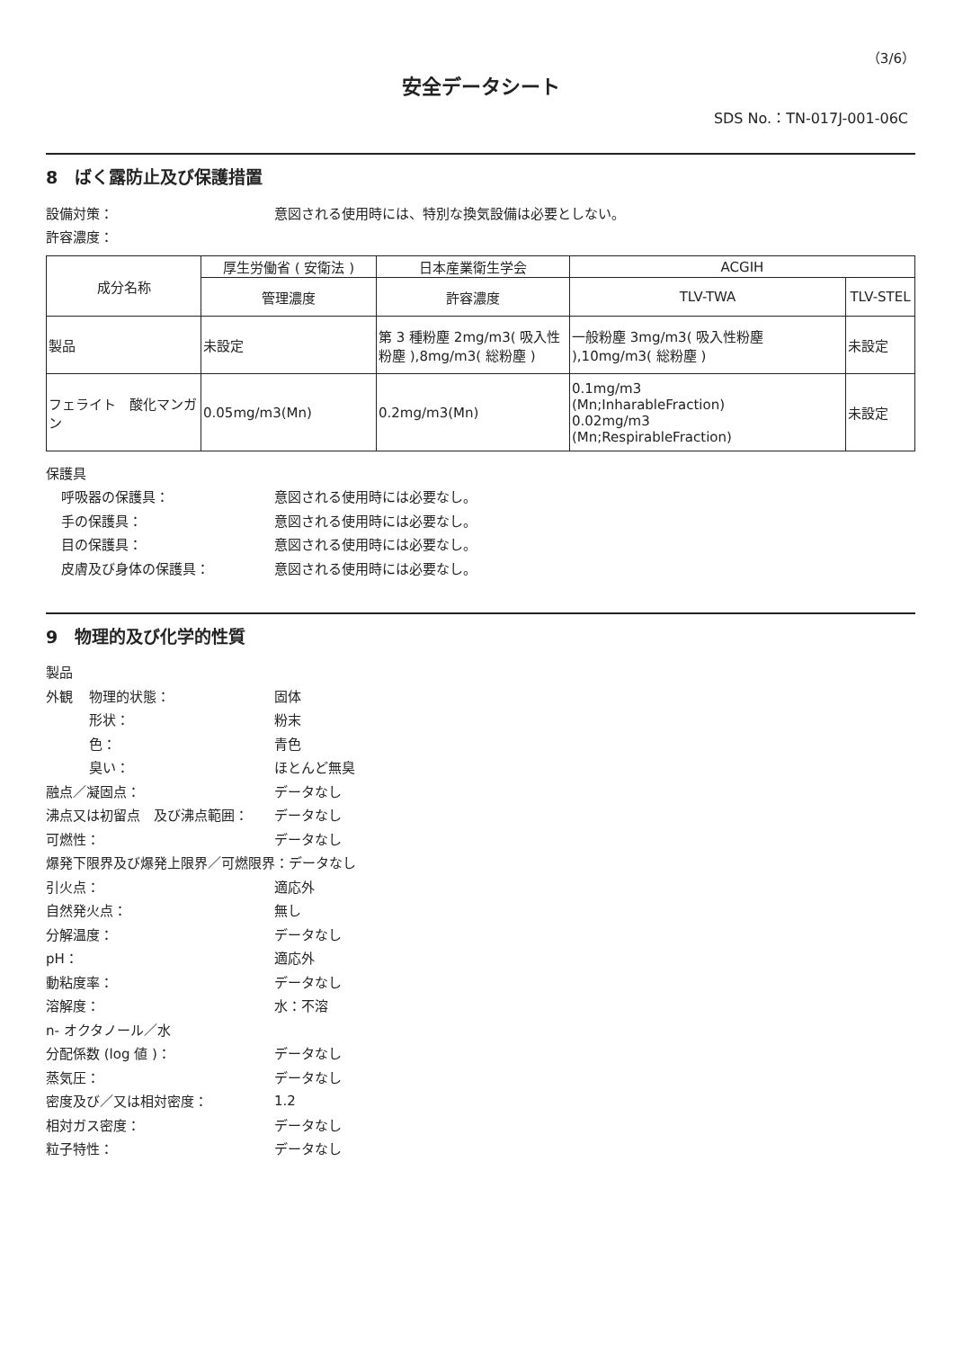（3/6）
安全データシート
SDS No.：TN-017J-001-06C
8　ばく露防止及び保護措置
設備対策： 意図される使用時には、特別な換気設備は必要としない。
許容濃度：
| 成分名称 | 厚生労働省 ( 安衛法 ) | 日本産業衛生学会 | ACGIH | |
| --- | --- | --- | --- | --- |
| | 管理濃度 | 許容濃度 | TLV-TWA | TLV-STEL |
| 製品 | 未設定 | 第 3 種粉塵 2mg/m3( 吸入性粉塵 ),8mg/m3( 総粉塵 ) | 一般粉塵 3mg/m3( 吸入性粉塵 ),10mg/m3( 総粉塵 ) | 未設定 |
| フェライト 酸化マンガン | 0.05mg/m3(Mn) | 0.2mg/m3(Mn) | 0.1mg/m3 (Mn;InharableFraction) 0.02mg/m3 (Mn;RespirableFraction) | 未設定 |
保護具
呼吸器の保護具： 意図される使用時には必要なし。
手の保護具： 意図される使用時には必要なし。
目の保護具： 意図される使用時には必要なし。
皮膚及び身体の保護具： 意図される使用時には必要なし。
9　物理的及び化学的性質
製品
外観 物理的状態： 固体
形状： 粉末
色： 青色
臭い： ほとんど無臭
融点／凝固点： データなし
沸点又は初留点　及び沸点範囲： データなし
可燃性： データなし
爆発下限界及び爆発上限界／可燃限界：データなし
引火点： 適応外
自然発火点： 無し
分解温度： データなし
pH： 適応外
動粘度率： データなし
溶解度： 水：不溶
n- オクタノール／水
分配係数 (log 値 )： データなし
蒸気圧： データなし
密度及び／又は相対密度： 1.2
相対ガス密度： データなし
粒子特性： データなし